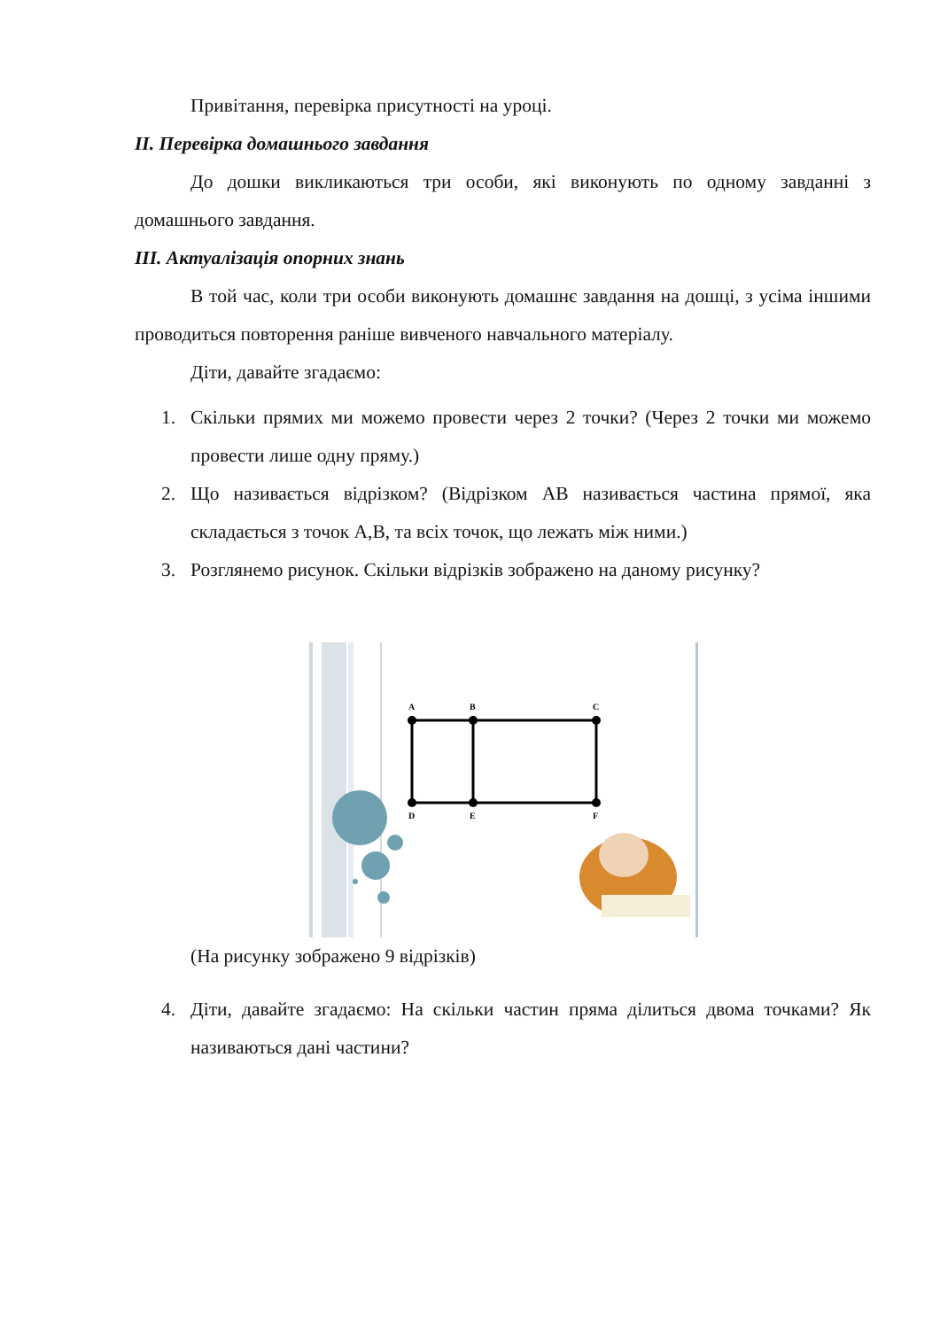Привітання, перевірка присутності на уроці.
II. Перевірка домашнього завдання
До дошки викликаються три особи, які виконують по одному завданні з домашнього завдання.
III. Актуалізація опорних знань
В той час, коли три особи виконують домашнє завдання на дошці, з усіма іншими проводиться повторення раніше вивченого навчального матеріалу.
Діти, давайте згадаємо:
1. Скільки прямих ми можемо провести через 2 точки? (Через 2 точки ми можемо провести лише одну пряму.)
2. Що називається відрізком? (Відрізком АВ називається частина прямої, яка складається з точок А,В, та всіх точок, що лежать між ними.)
3. Розглянемо рисунок. Скільки відрізків зображено на даному рисунку?
A
B
C
D
E
F
(На рисунку зображено 9 відрізків)
4. Діти, давайте згадаємо: На скільки частин пряма ділиться двома точками? Як називаються дані частини?